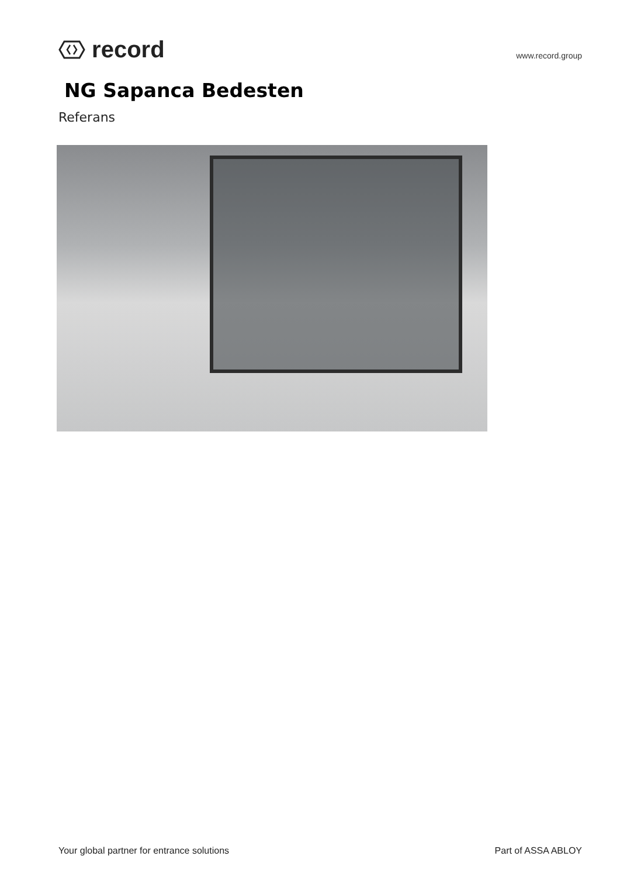record
www.record.group
NG Sapanca Bedesten
Referans
Your global partner for entrance solutions Part of ASSA ABLOY